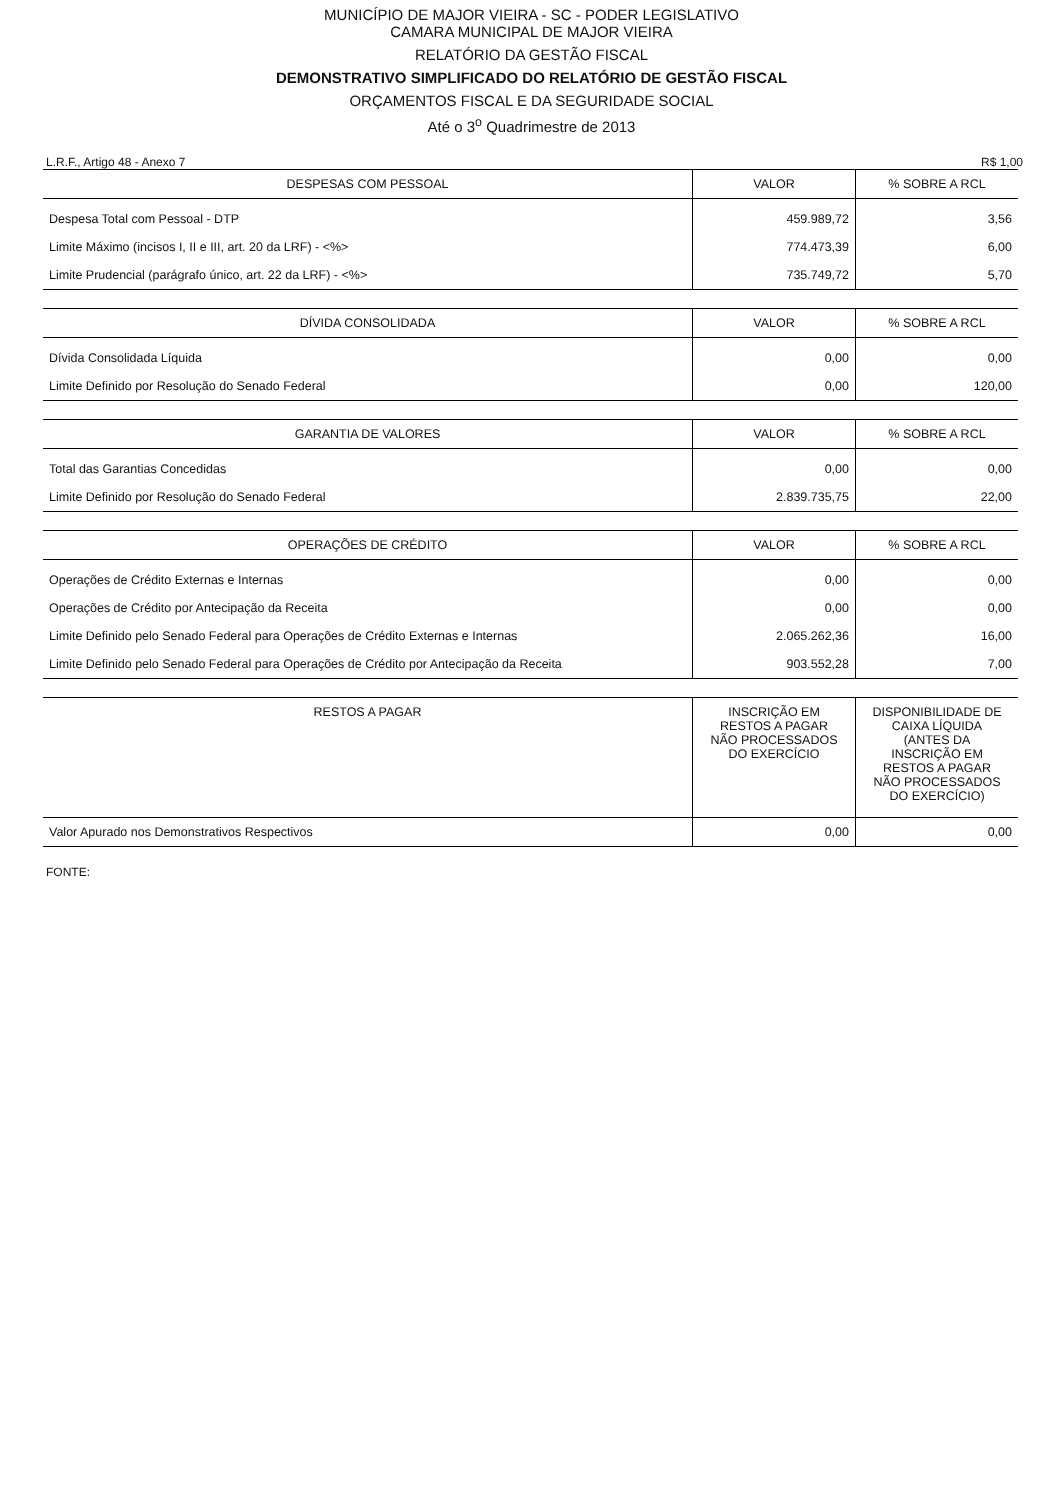MUNICÍPIO DE MAJOR VIEIRA - SC - PODER LEGISLATIVO
CAMARA MUNICIPAL DE MAJOR VIEIRA
RELATÓRIO DA GESTÃO FISCAL
DEMONSTRATIVO SIMPLIFICADO DO RELATÓRIO DE GESTÃO FISCAL
ORÇAMENTOS FISCAL E DA SEGURIDADE SOCIAL
Até o 3<sup>o</sup> Quadrimestre de 2013
L.R.F., Artigo 48 - Anexo 7 R$ 1,00
| DESPESAS COM PESSOAL | VALOR | % SOBRE A RCL |
| --- | --- | --- |
| Despesa Total com Pessoal - DTP | 459.989,72 | 3,56 |
| Limite Máximo (incisos I, II e III, art. 20 da LRF) - <%> | 774.473,39 | 6,00 |
| Limite Prudencial (parágrafo único, art. 22 da LRF) - <%> | 735.749,72 | 5,70 |
| DÍVIDA CONSOLIDADA | VALOR | % SOBRE A RCL |
| --- | --- | --- |
| Dívida Consolidada Líquida | 0,00 | 0,00 |
| Limite Definido por Resolução do Senado Federal | 0,00 | 120,00 |
| GARANTIA DE VALORES | VALOR | % SOBRE A RCL |
| --- | --- | --- |
| Total das Garantias Concedidas | 0,00 | 0,00 |
| Limite Definido por Resolução do Senado Federal | 2.839.735,75 | 22,00 |
| OPERAÇÕES DE CRÉDITO | VALOR | % SOBRE A RCL |
| --- | --- | --- |
| Operações de Crédito Externas e Internas | 0,00 | 0,00 |
| Operações de Crédito por Antecipação da Receita | 0,00 | 0,00 |
| Limite Definido pelo Senado Federal para Operações de Crédito Externas e Internas | 2.065.262,36 | 16,00 |
| Limite Definido pelo Senado Federal para Operações de Crédito por Antecipação da Receita | 903.552,28 | 7,00 |
| RESTOS A PAGAR | INSCRIÇÃO EM RESTOS A PAGAR NÃO PROCESSADOS DO EXERCÍCIO | DISPONIBILIDADE DE CAIXA LÍQUIDA (ANTES DA INSCRIÇÃO EM RESTOS A PAGAR NÃO PROCESSADOS DO EXERCÍCIO) |
| --- | --- | --- |
| Valor Apurado nos Demonstrativos Respectivos | 0,00 | 0,00 |
FONTE: